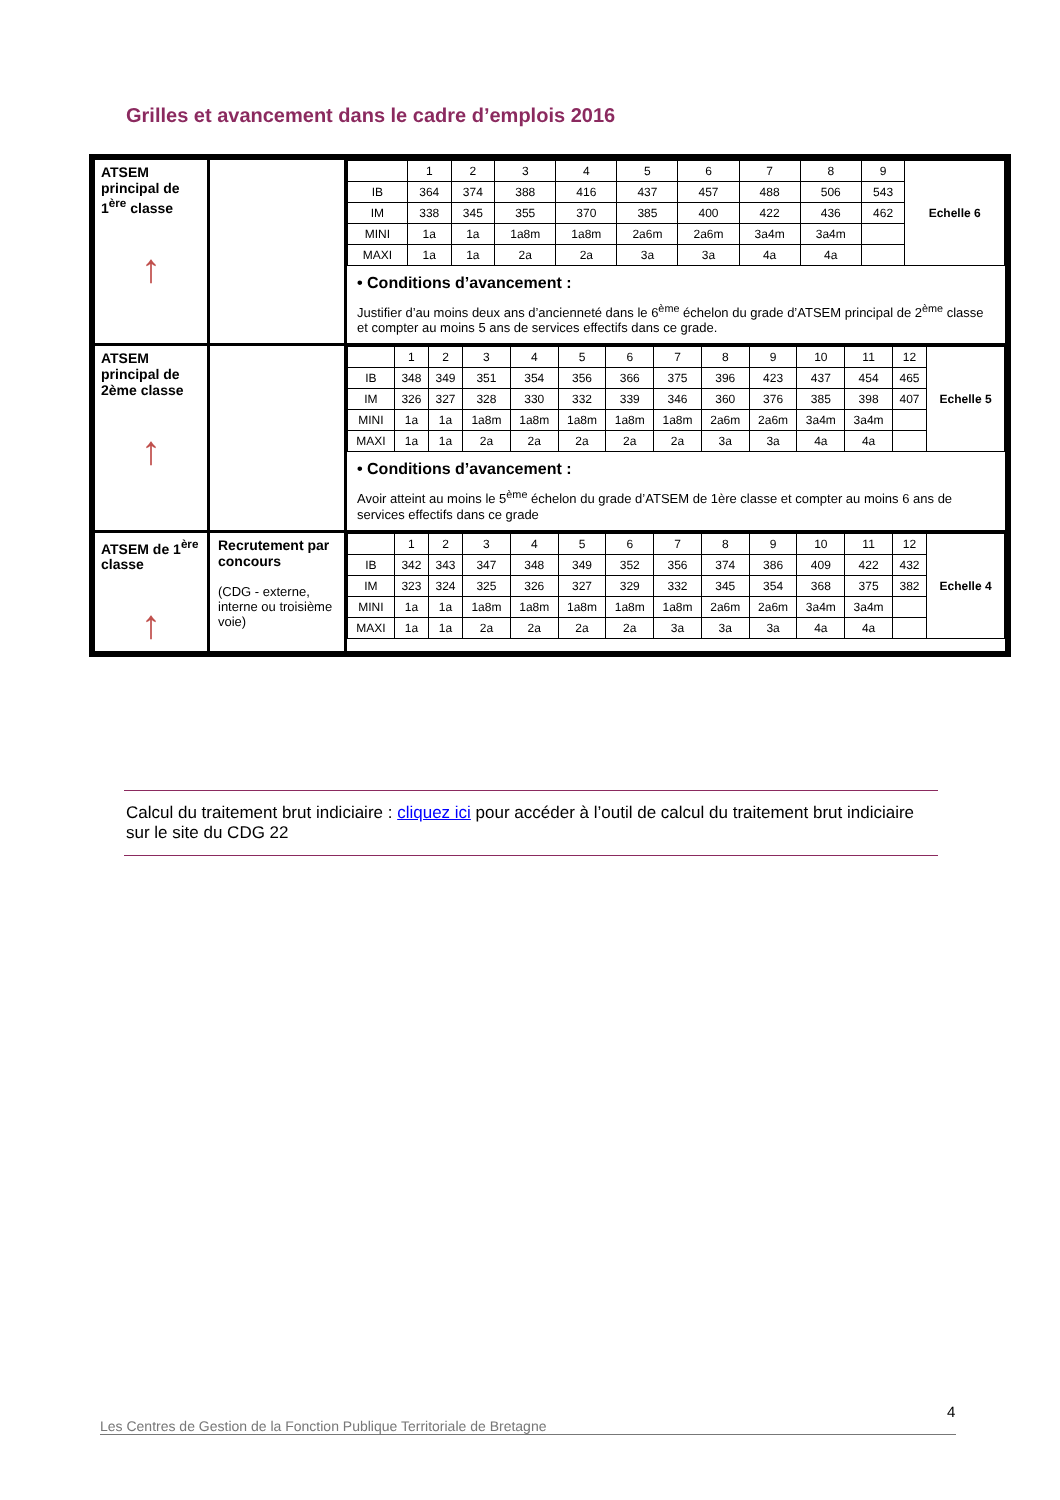Grilles et avancement dans le cadre d’emplois 2016
| ATSEM principal de 1<sup>ère</sup> classe ↑ | | / / 1 / 2 / 3 / 4 / 5 / 6 / 7 / 8 / 9 / Echelle 6 / / --- / --- / --- / --- / --- / --- / --- / --- / --- / --- / --- / / IB / 364 / 374 / 388 / 416 / 437 / 457 / 488 / 506 / 543 / / / IM / 338 / 345 / 355 / 370 / 385 / 400 / 422 / 436 / 462 / / / MINI / 1a / 1a / 1a8m / 1a8m / 2a6m / 2a6m / 3a4m / 3a4m / / / / MAXI / 1a / 1a / 2a / 2a / 3a / 3a / 4a / 4a / / / • Conditions d’avancement : Justifier d’au moins deux ans d’ancienneté dans le 6<sup>ème</sup> échelon du grade d’ATSEM principal de 2<sup>ème</sup> classe et compter au moins 5 ans de services effectifs dans ce grade. |
| ATSEM principal de 2ème classe ↑ | | / / 1 / 2 / 3 / 4 / 5 / 6 / 7 / 8 / 9 / 10 / 11 / 12 / Echelle 5 / / --- / --- / --- / --- / --- / --- / --- / --- / --- / --- / --- / --- / --- / --- / / IB / 348 / 349 / 351 / 354 / 356 / 366 / 375 / 396 / 423 / 437 / 454 / 465 / / / IM / 326 / 327 / 328 / 330 / 332 / 339 / 346 / 360 / 376 / 385 / 398 / 407 / / / MINI / 1a / 1a / 1a8m / 1a8m / 1a8m / 1a8m / 1a8m / 2a6m / 2a6m / 3a4m / 3a4m / / / / MAXI / 1a / 1a / 2a / 2a / 2a / 2a / 2a / 3a / 3a / 4a / 4a / / / • Conditions d’avancement : Avoir atteint au moins le 5<sup>ème</sup> échelon du grade d’ATSEM de 1ère classe et compter au moins 6 ans de services effectifs dans ce grade |
| ATSEM de 1<sup>ère</sup> classe ↑ | Recrutement par concours (CDG - externe, interne ou troisième voie) | / / 1 / 2 / 3 / 4 / 5 / 6 / 7 / 8 / 9 / 10 / 11 / 12 / Echelle 4 / / --- / --- / --- / --- / --- / --- / --- / --- / --- / --- / --- / --- / --- / --- / / IB / 342 / 343 / 347 / 348 / 349 / 352 / 356 / 374 / 386 / 409 / 422 / 432 / / / IM / 323 / 324 / 325 / 326 / 327 / 329 / 332 / 345 / 354 / 368 / 375 / 382 / / / MINI / 1a / 1a / 1a8m / 1a8m / 1a8m / 1a8m / 1a8m / 2a6m / 2a6m / 3a4m / 3a4m / / / / MAXI / 1a / 1a / 2a / 2a / 2a / 2a / 3a / 3a / 3a / 4a / 4a / / / |
Calcul du traitement brut indiciaire : cliquez ici pour accéder à l’outil de calcul du traitement brut indiciaire sur le site du CDG 22
4
Les Centres de Gestion de la Fonction Publique Territoriale de Bretagne